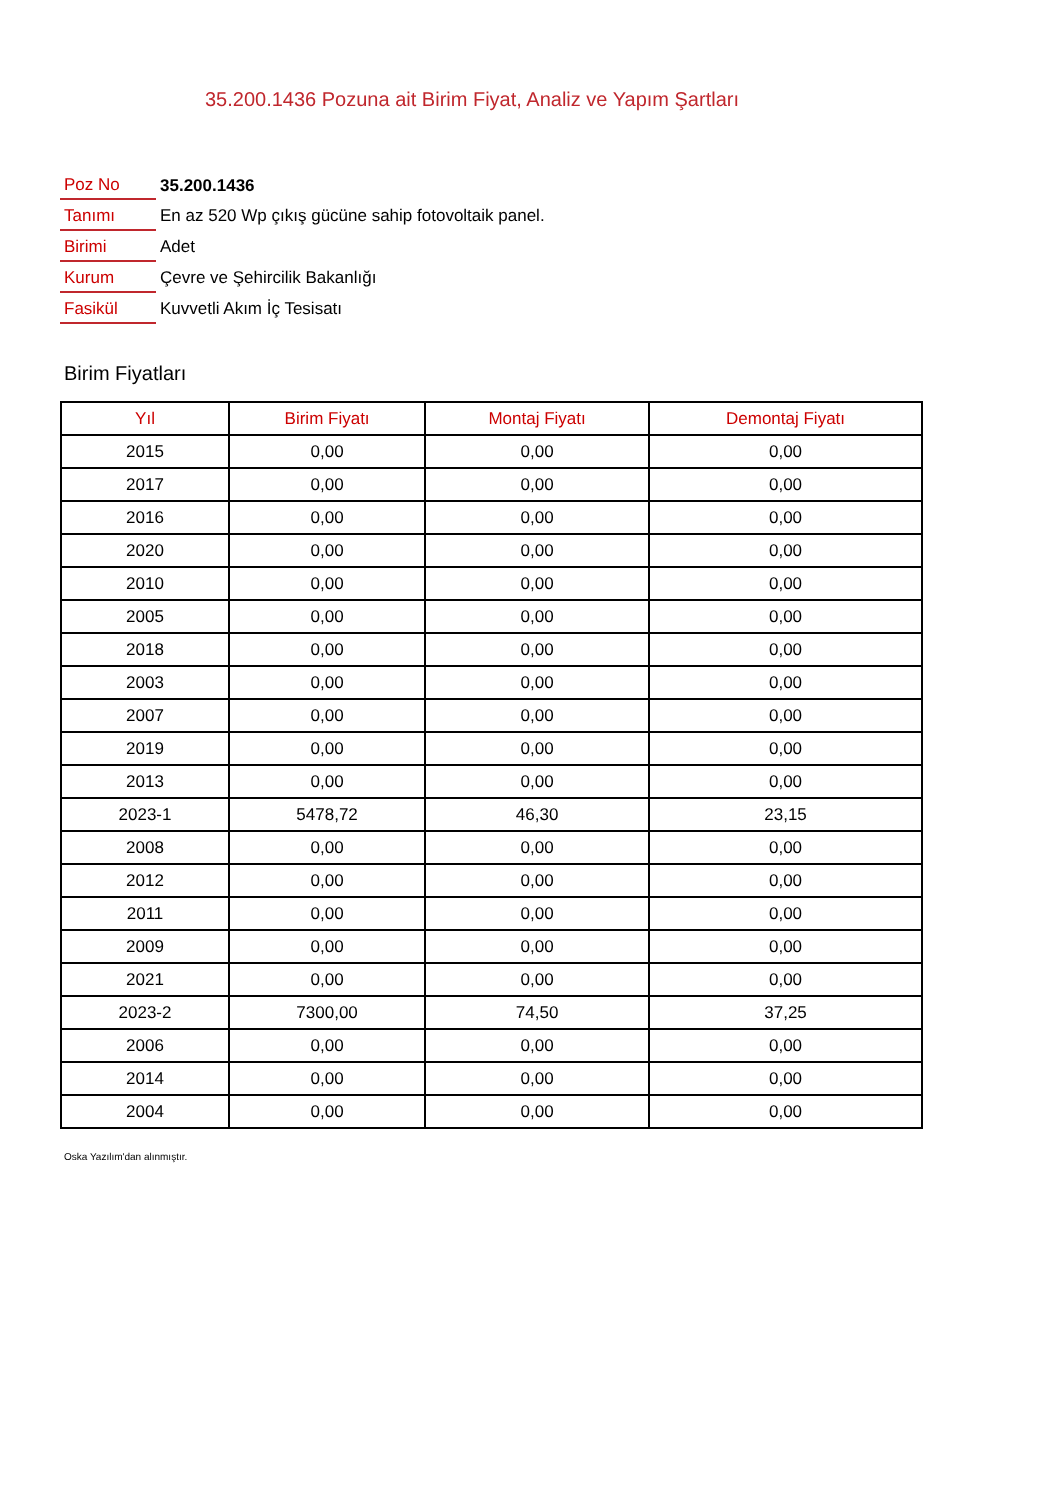35.200.1436 Pozuna ait Birim Fiyat, Analiz ve Yapım Şartları
| Poz No | 35.200.1436 |
| Tanımı | En az 520 Wp çıkış gücüne sahip fotovoltaik panel. |
| Birimi | Adet |
| Kurum | Çevre ve Şehircilik Bakanlığı |
| Fasikül | Kuvvetli Akım İç Tesisatı |
Birim Fiyatları
| Yıl | Birim Fiyatı | Montaj Fiyatı | Demontaj Fiyatı |
| --- | --- | --- | --- |
| 2015 | 0,00 | 0,00 | 0,00 |
| 2017 | 0,00 | 0,00 | 0,00 |
| 2016 | 0,00 | 0,00 | 0,00 |
| 2020 | 0,00 | 0,00 | 0,00 |
| 2010 | 0,00 | 0,00 | 0,00 |
| 2005 | 0,00 | 0,00 | 0,00 |
| 2018 | 0,00 | 0,00 | 0,00 |
| 2003 | 0,00 | 0,00 | 0,00 |
| 2007 | 0,00 | 0,00 | 0,00 |
| 2019 | 0,00 | 0,00 | 0,00 |
| 2013 | 0,00 | 0,00 | 0,00 |
| 2023-1 | 5478,72 | 46,30 | 23,15 |
| 2008 | 0,00 | 0,00 | 0,00 |
| 2012 | 0,00 | 0,00 | 0,00 |
| 2011 | 0,00 | 0,00 | 0,00 |
| 2009 | 0,00 | 0,00 | 0,00 |
| 2021 | 0,00 | 0,00 | 0,00 |
| 2023-2 | 7300,00 | 74,50 | 37,25 |
| 2006 | 0,00 | 0,00 | 0,00 |
| 2014 | 0,00 | 0,00 | 0,00 |
| 2004 | 0,00 | 0,00 | 0,00 |
Oska Yazılım'dan alınmıştır.